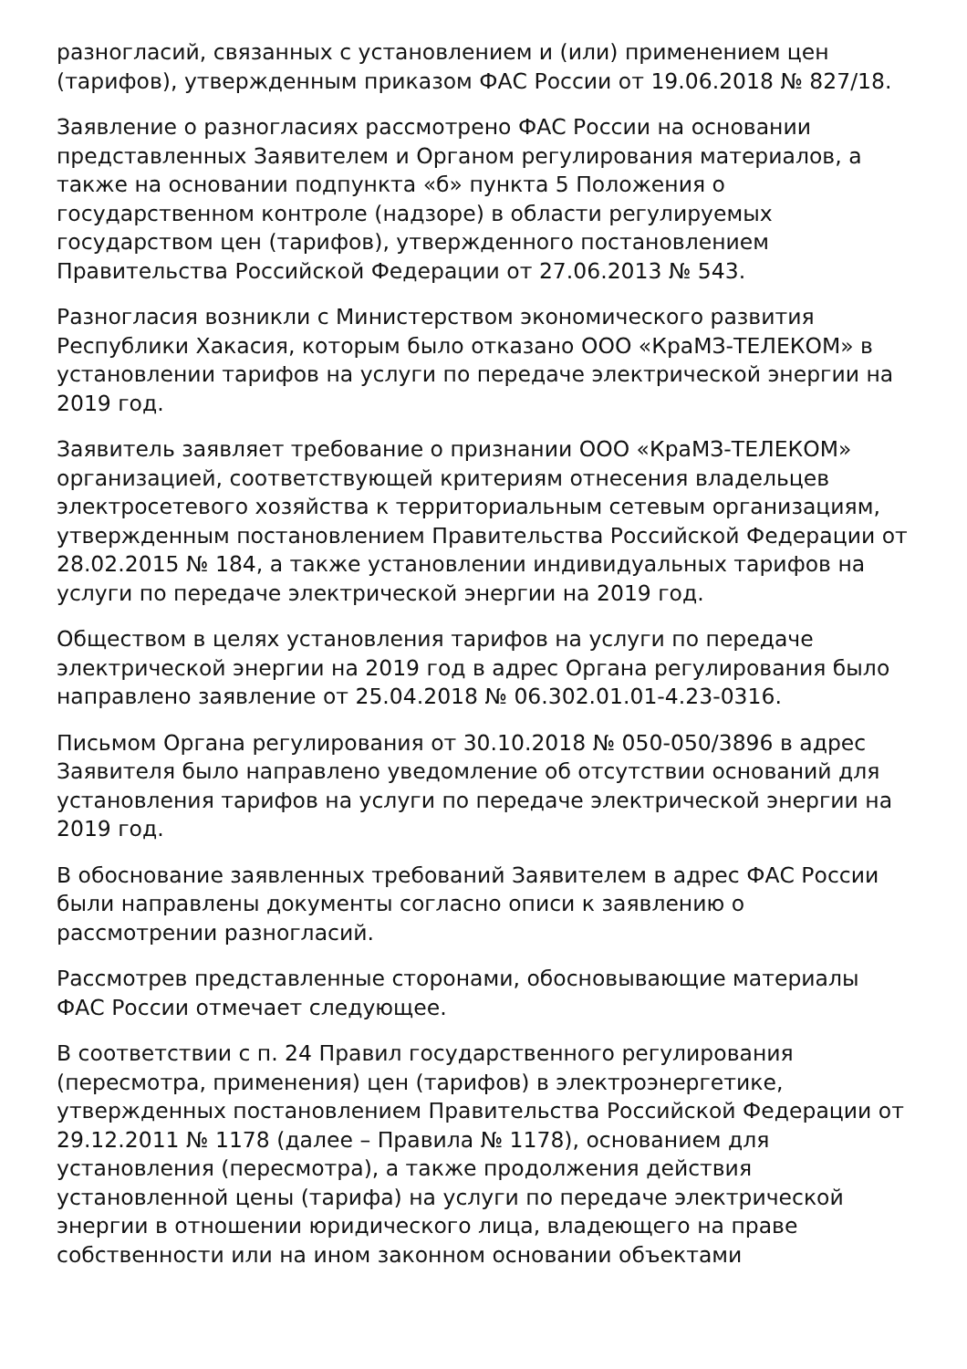разногласий, связанных с установлением и (или) применением цен (тарифов), утвержденным приказом ФАС России от 19.06.2018 № 827/18.
Заявление о разногласиях рассмотрено ФАС России на основании представленных Заявителем и Органом регулирования материалов, а также на основании подпункта «б» пункта 5 Положения о государственном контроле (надзоре) в области регулируемых государством цен (тарифов), утвержденного постановлением Правительства Российской Федерации от 27.06.2013 № 543.
Разногласия возникли с Министерством экономического развития Республики Хакасия, которым было отказано ООО «КраМЗ-ТЕЛЕКОМ» в установлении тарифов на услуги по передаче электрической энергии на 2019 год.
Заявитель заявляет требование о признании ООО «КраМЗ-ТЕЛЕКОМ» организацией, соответствующей критериям отнесения владельцев электросетевого хозяйства к территориальным сетевым организациям, утвержденным постановлением Правительства Российской Федерации от 28.02.2015 № 184, а также установлении индивидуальных тарифов на услуги по передаче электрической энергии на 2019 год.
Обществом в целях установления тарифов на услуги по передаче электрической энергии на 2019 год в адрес Органа регулирования было направлено заявление от 25.04.2018 № 06.302.01.01-4.23-0316.
Письмом Органа регулирования от 30.10.2018 № 050-050/3896 в адрес Заявителя было направлено уведомление об отсутствии оснований для установления тарифов на услуги по передаче электрической энергии на 2019 год.
В обоснование заявленных требований Заявителем в адрес ФАС России были направлены документы согласно описи к заявлению о рассмотрении разногласий.
Рассмотрев представленные сторонами, обосновывающие материалы ФАС России отмечает следующее.
В соответствии с п. 24 Правил государственного регулирования (пересмотра, применения) цен (тарифов) в электроэнергетике, утвержденных постановлением Правительства Российской Федерации от 29.12.2011 № 1178 (далее – Правила № 1178), основанием для установления (пересмотра), а также продолжения действия установленной цены (тарифа) на услуги по передаче электрической энергии в отношении юридического лица, владеющего на праве собственности или на ином законном основании объектами